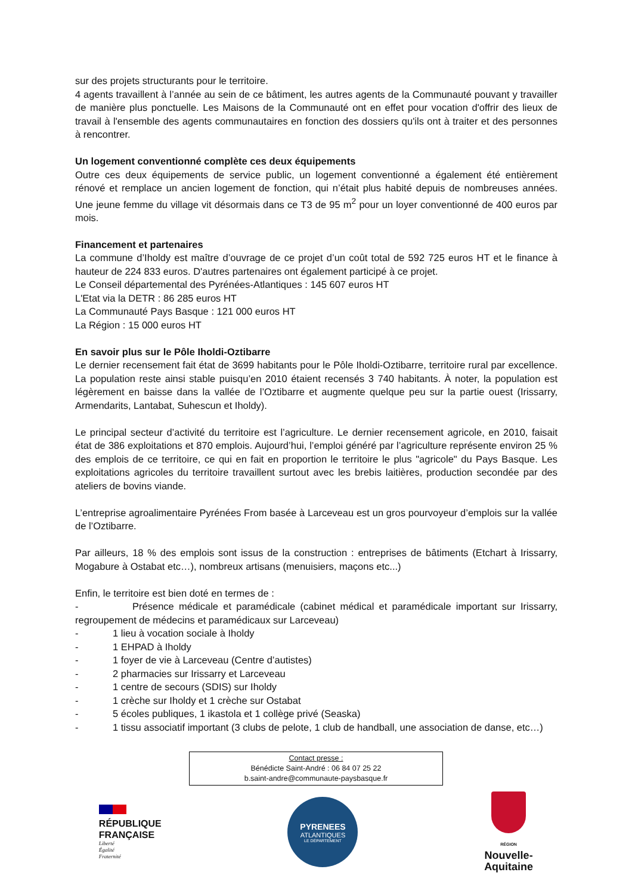sur des projets structurants pour le territoire.
4 agents travaillent à l’année au sein de ce bâtiment, les autres agents de la Communauté pouvant y travailler de manière plus ponctuelle. Les Maisons de la Communauté ont en effet pour vocation d'offrir des lieux de travail à l'ensemble des agents communautaires en fonction des dossiers qu'ils ont à traiter et des personnes à rencontrer.
Un logement conventionné complète ces deux équipements
Outre ces deux équipements de service public, un logement conventionné a également été entièrement rénové et remplace un ancien logement de fonction, qui n’était plus habité depuis de nombreuses années. Une jeune femme du village vit désormais dans ce T3 de 95 m<sup>2</sup> pour un loyer conventionné de 400 euros par mois.
Financement et partenaires
La commune d’Iholdy est maître d’ouvrage de ce projet d’un coût total de 592 725 euros HT et le finance à hauteur de 224 833 euros. D'autres partenaires ont également participé à ce projet.
Le Conseil départemental des Pyrénées-Atlantiques : 145 607 euros HT
L'Etat via la DETR : 86 285 euros HT
La Communauté Pays Basque : 121 000 euros HT
La Région : 15 000 euros HT
En savoir plus sur le Pôle Iholdi-Oztibarre
Le dernier recensement fait état de 3699 habitants pour le Pôle Iholdi-Oztibarre, territoire rural par excellence. La population reste ainsi stable puisqu’en 2010 étaient recensés 3 740 habitants. À noter, la population est légèrement en baisse dans la vallée de l’Oztibarre et augmente quelque peu sur la partie ouest (Irissarry, Armendarits, Lantabat, Suhescun et Iholdy).
Le principal secteur d’activité du territoire est l’agriculture. Le dernier recensement agricole, en 2010, faisait état de 386 exploitations et 870 emplois. Aujourd’hui, l’emploi généré par l’agriculture représente environ 25 % des emplois de ce territoire, ce qui en fait en proportion le territoire le plus "agricole" du Pays Basque. Les exploitations agricoles du territoire travaillent surtout avec les brebis laitières, production secondée par des ateliers de bovins viande.
L’entreprise agroalimentaire Pyrénées From basée à Larceveau est un gros pourvoyeur d’emplois sur la vallée de l’Oztibarre.
Par ailleurs, 18 % des emplois sont issus de la construction : entreprises de bâtiments (Etchart à Irissarry, Mogabure à Ostabat etc…), nombreux artisans (menuisiers, maçons etc...)
Enfin, le territoire est bien doté en termes de :
- Présence médicale et paramédicale (cabinet médical et paramédicale important sur Irissarry, regroupement de médecins et paramédicaux sur Larceveau)
- 1 lieu à vocation sociale à Iholdy
- 1 EHPAD à Iholdy
- 1 foyer de vie à Larceveau (Centre d’autistes)
- 2 pharmacies sur Irissarry et Larceveau
- 1 centre de secours (SDIS) sur Iholdy
- 1 crèche sur Iholdy et 1 crèche sur Ostabat
- 5 écoles publiques, 1 ikastola et 1 collège privé (Seaska)
- 1 tissu associatif important (3 clubs de pelote, 1 club de handball, une association de danse, etc…)
Contact presse :
Bénédicte Saint-André : 06 84 07 25 22
b.saint-andre@communaute-paysbasque.fr
RÉPUBLIQUE
FRANÇAISE
Liberté
Égalité
Fraternité
PYRENEES
ATLANTIQUES
LE DÉPARTEMENT
RÉGION
Nouvelle-
Aquitaine